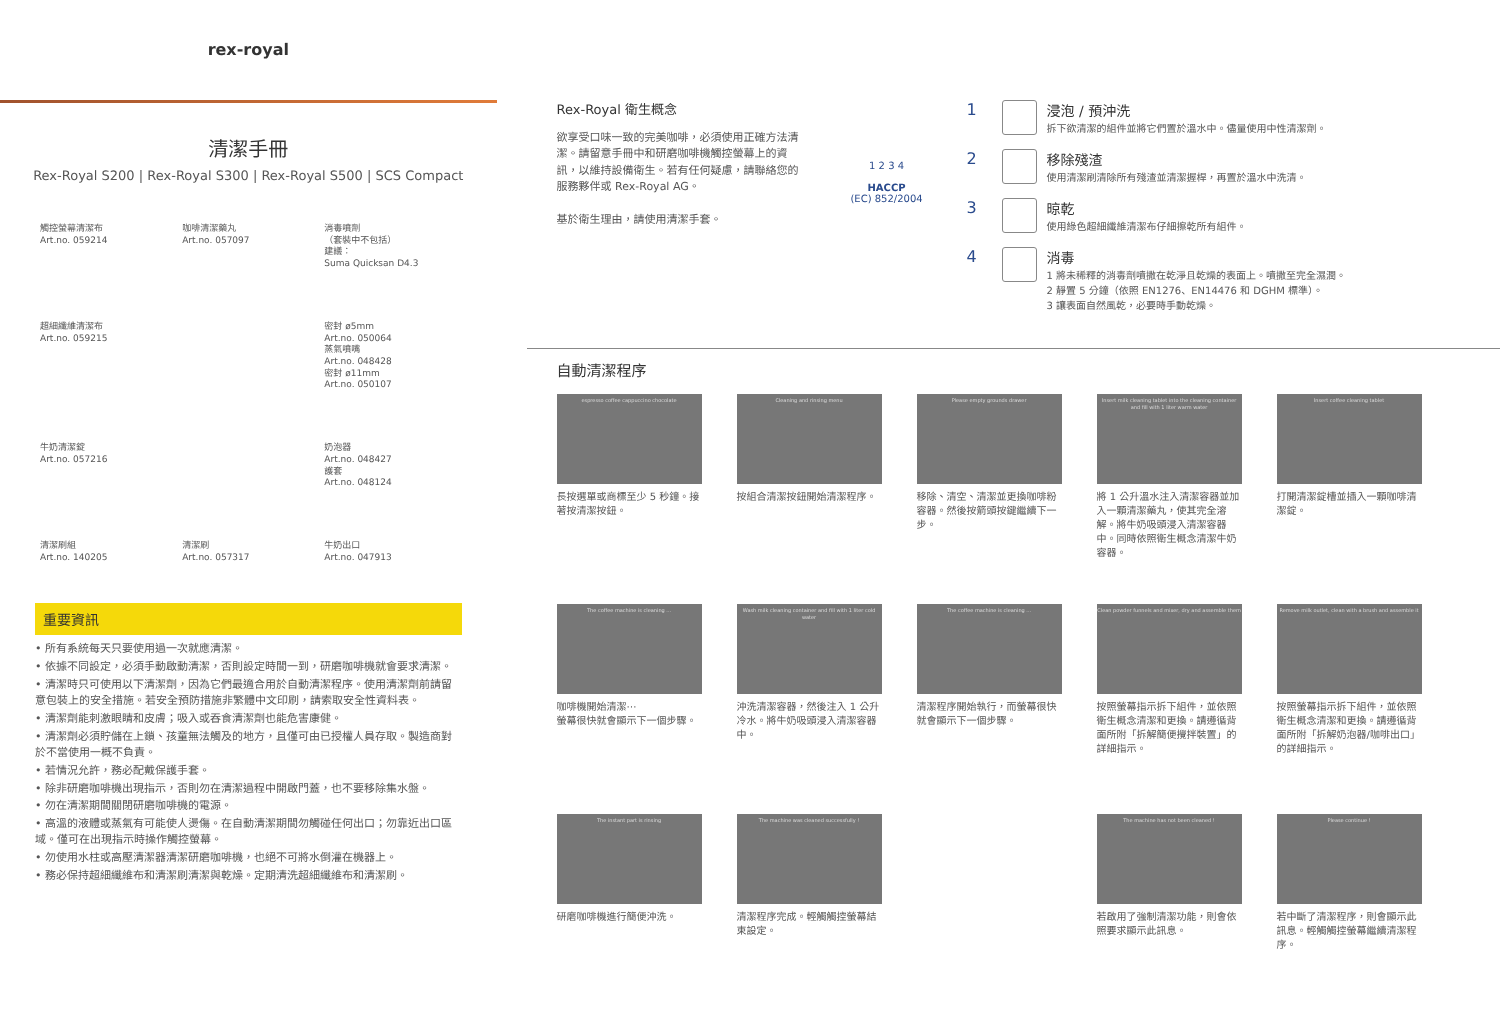rex-royal
清潔手冊
Rex-Royal S200 | Rex-Royal S300 | Rex-Royal S500 | SCS Compact
觸控螢幕清潔布
Art.no. 059214
咖啡清潔藥丸
Art.no. 057097
消毒噴劑
（套裝中不包括）
建議：
Suma Quicksan D4.3
超細纖維清潔布
Art.no. 059215
密封 ø5mm
Art.no. 050064
蒸氣噴嘴
Art.no. 048428
密封 ø11mm
Art.no. 050107
牛奶清潔錠
Art.no. 057216
奶泡器
Art.no. 048427
護套
Art.no. 048124
清潔刷組
Art.no. 140205
清潔刷
Art.no. 057317
牛奶出口
Art.no. 047913
重要資訊
• 所有系統每天只要使用過一次就應清潔。
• 依據不同設定，必須手動啟動清潔，否則設定時間一到，研磨咖啡機就會要求清潔。
• 清潔時只可使用以下清潔劑，因為它們最適合用於自動清潔程序。使用清潔劑前請留意包裝上的安全措施。若安全預防措施非繁體中文印刷，請索取安全性資料表。
• 清潔劑能刺激眼睛和皮膚；吸入或吞食清潔劑也能危害康健。
• 清潔劑必須貯儲在上鎖、孩童無法觸及的地方，且僅可由已授權人員存取。製造商對於不當使用一概不負責。
• 若情況允許，務必配戴保護手套。
• 除非研磨咖啡機出現指示，否則勿在清潔過程中開啟門蓋，也不要移除集水盤。
• 勿在清潔期間關閉研磨咖啡機的電源。
• 高溫的液體或蒸氣有可能使人燙傷。在自動清潔期間勿觸碰任何出口；勿靠近出口區域。僅可在出現指示時操作觸控螢幕。
• 勿使用水柱或高壓清潔器清潔研磨咖啡機，也絕不可將水倒灌在機器上。
• 務必保持超細纖維布和清潔刷清潔與乾燥。定期清洗超細纖維布和清潔刷。
Rex-Royal 衛生概念
欲享受口味一致的完美咖啡，必須使用正確方法清潔。請留意手冊中和研磨咖啡機觸控螢幕上的資訊，以維持設備衛生。若有任何疑慮，請聯絡您的服務夥伴或 Rex-Royal AG。
基於衛生理由，請使用清潔手套。
1 2 3 4
HACCP
(EC) 852/2004
1 浸泡 / 預沖洗
拆下欲清潔的組件並將它們置於溫水中。儘量使用中性清潔劑。
2 移除殘渣
使用清潔刷清除所有殘渣並清潔握桿，再置於溫水中洗清。
3 晾乾
使用綠色超細纖維清潔布仔細擦乾所有組件。
4 消毒
1 將未稀釋的消毒劑噴撒在乾淨且乾燥的表面上。噴撒至完全濕潤。
2 靜置 5 分鐘（依照 EN1276、EN14476 和 DGHM 標準）。
3 讓表面自然風乾，必要時手動乾燥。
自動清潔程序
espresso coffee cappuccino chocolate
長按選單或商標至少 5 秒鐘。接著按清潔按鈕。
Cleaning and rinsing menu
按組合清潔按鈕開始清潔程序。
Please empty grounds drawer
移除、清空、清潔並更換咖啡粉容器。然後按箭頭按鍵繼續下一步。
Insert milk cleaning tablet into the cleaning container and fill with 1 liter warm water
將 1 公升溫水注入清潔容器並加入一顆清潔藥丸，使其完全溶解。將牛奶吸頭浸入清潔容器中。同時依照衛生概念清潔牛奶容器。
Insert coffee cleaning tablet
打開清潔錠槽並插入一顆咖啡清潔錠。
The coffee machine is cleaning ...
咖啡機開始清潔⋯
螢幕很快就會顯示下一個步驟。
Wash milk cleaning container and fill with 1 liter cold water
沖洗清潔容器，然後注入 1 公升冷水。將牛奶吸頭浸入清潔容器中。
The coffee machine is cleaning ...
清潔程序開始執行，而螢幕很快就會顯示下一個步驟。
Clean powder funnels and mixer, dry and assemble them
按照螢幕指示拆下組件，並依照衛生概念清潔和更換。請遵循背面所附「拆解簡便攪拌裝置」的詳細指示。
Remove milk outlet, clean with a brush and assemble it
按照螢幕指示拆下組件，並依照衛生概念清潔和更換。請遵循背面所附「拆解奶泡器/咖啡出口」的詳細指示。
The instant part is rinsing
研磨咖啡機進行簡便沖洗。
The machine was cleaned successfully !
清潔程序完成。輕觸觸控螢幕結束設定。
The machine has not been cleaned !
若啟用了強制清潔功能，則會依照要求顯示此訊息。
Please continue !
若中斷了清潔程序，則會顯示此訊息。輕觸觸控螢幕繼續清潔程序。